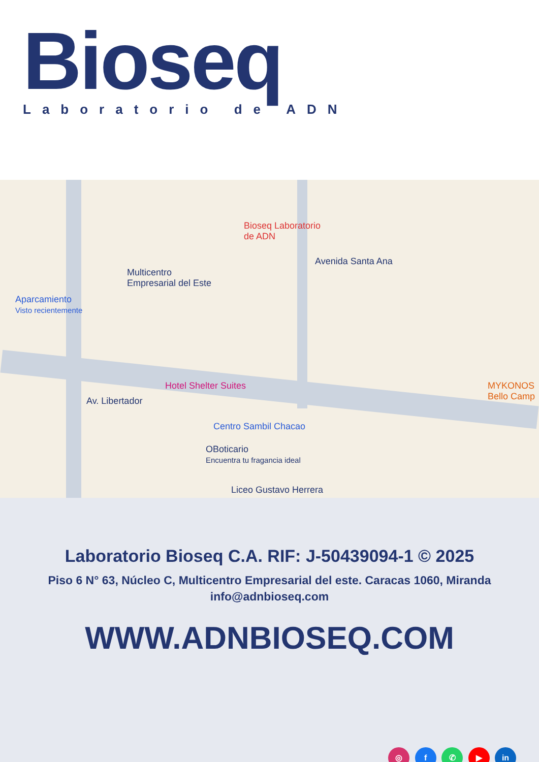Bioseq
Laboratorio de ADN
Bioseq Laboratorio
de ADN
Multicentro
Empresarial del Este
Aparcamiento
Visto recientemente
Avenida Santa Ana
Hotel Shelter Suites
Av. Libertador
Centro Sambil Chacao
OBoticario
Encuentra tu fragancia ideal
Liceo Gustavo Herrera
MYKONOS
Bello Camp
Laboratorio Bioseq C.A. RIF: J-50439094-1 © 2025
Piso 6 N° 63, Núcleo C, Multicentro Empresarial del este. Caracas 1060, Miranda
info@adnbioseq.com
WWW.ADNBIOSEQ.COM
◎ f ✆ ▶ in